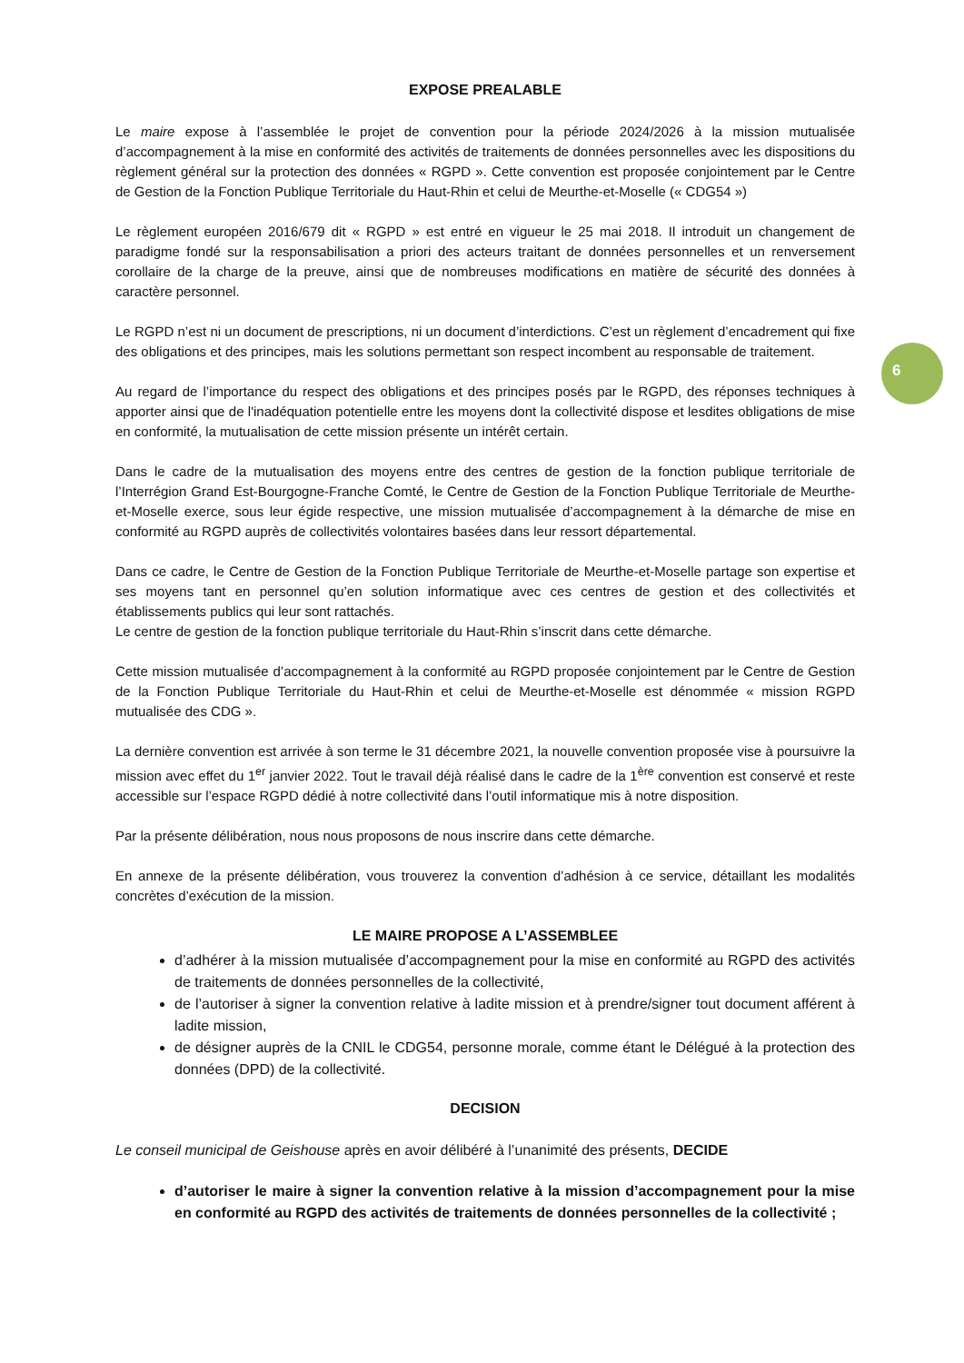6
EXPOSE PREALABLE
Le maire expose à l’assemblée le projet de convention pour la période 2024/2026 à la mission mutualisée d’accompagnement à la mise en conformité des activités de traitements de données personnelles avec les dispositions du règlement général sur la protection des données « RGPD ». Cette convention est proposée conjointement par le Centre de Gestion de la Fonction Publique Territoriale du Haut-Rhin et celui de Meurthe-et-Moselle (« CDG54 »)
Le règlement européen 2016/679 dit « RGPD » est entré en vigueur le 25 mai 2018. Il introduit un changement de paradigme fondé sur la responsabilisation a priori des acteurs traitant de données personnelles et un renversement corollaire de la charge de la preuve, ainsi que de nombreuses modifications en matière de sécurité des données à caractère personnel.
Le RGPD n’est ni un document de prescriptions, ni un document d’interdictions. C’est un règlement d’encadrement qui fixe des obligations et des principes, mais les solutions permettant son respect incombent au responsable de traitement.
Au regard de l’importance du respect des obligations et des principes posés par le RGPD, des réponses techniques à apporter ainsi que de l'inadéquation potentielle entre les moyens dont la collectivité dispose et lesdites obligations de mise en conformité, la mutualisation de cette mission présente un intérêt certain.
Dans le cadre de la mutualisation des moyens entre des centres de gestion de la fonction publique territoriale de l’Interrégion Grand Est-Bourgogne-Franche Comté, le Centre de Gestion de la Fonction Publique Territoriale de Meurthe-et-Moselle exerce, sous leur égide respective, une mission mutualisée d’accompagnement à la démarche de mise en conformité au RGPD auprès de collectivités volontaires basées dans leur ressort départemental.
Dans ce cadre, le Centre de Gestion de la Fonction Publique Territoriale de Meurthe-et-Moselle partage son expertise et ses moyens tant en personnel qu’en solution informatique avec ces centres de gestion et des collectivités et établissements publics qui leur sont rattachés.
Le centre de gestion de la fonction publique territoriale du Haut-Rhin s’inscrit dans cette démarche.
Cette mission mutualisée d’accompagnement à la conformité au RGPD proposée conjointement par le Centre de Gestion de la Fonction Publique Territoriale du Haut-Rhin et celui de Meurthe-et-Moselle est dénommée « mission RGPD mutualisée des CDG ».
La dernière convention est arrivée à son terme le 31 décembre 2021, la nouvelle convention proposée vise à poursuivre la mission avec effet du 1<sup>er</sup> janvier 2022. Tout le travail déjà réalisé dans le cadre de la 1<sup>ère</sup> convention est conservé et reste accessible sur l’espace RGPD dédié à notre collectivité dans l’outil informatique mis à notre disposition.
Par la présente délibération, nous nous proposons de nous inscrire dans cette démarche.
En annexe de la présente délibération, vous trouverez la convention d’adhésion à ce service, détaillant les modalités concrètes d’exécution de la mission.
LE MAIRE PROPOSE A L’ASSEMBLEE
d’adhérer à la mission mutualisée d’accompagnement pour la mise en conformité au RGPD des activités de traitements de données personnelles de la collectivité,
de l’autoriser à signer la convention relative à ladite mission et à prendre/signer tout document afférent à ladite mission,
de désigner auprès de la CNIL le CDG54, personne morale, comme étant le Délégué à la protection des données (DPD) de la collectivité.
DECISION
Le conseil municipal de Geishouse après en avoir délibéré à l’unanimité des présents, DECIDE
d’autoriser le maire à signer la convention relative à la mission d’accompagnement pour la mise en conformité au RGPD des activités de traitements de données personnelles de la collectivité ;